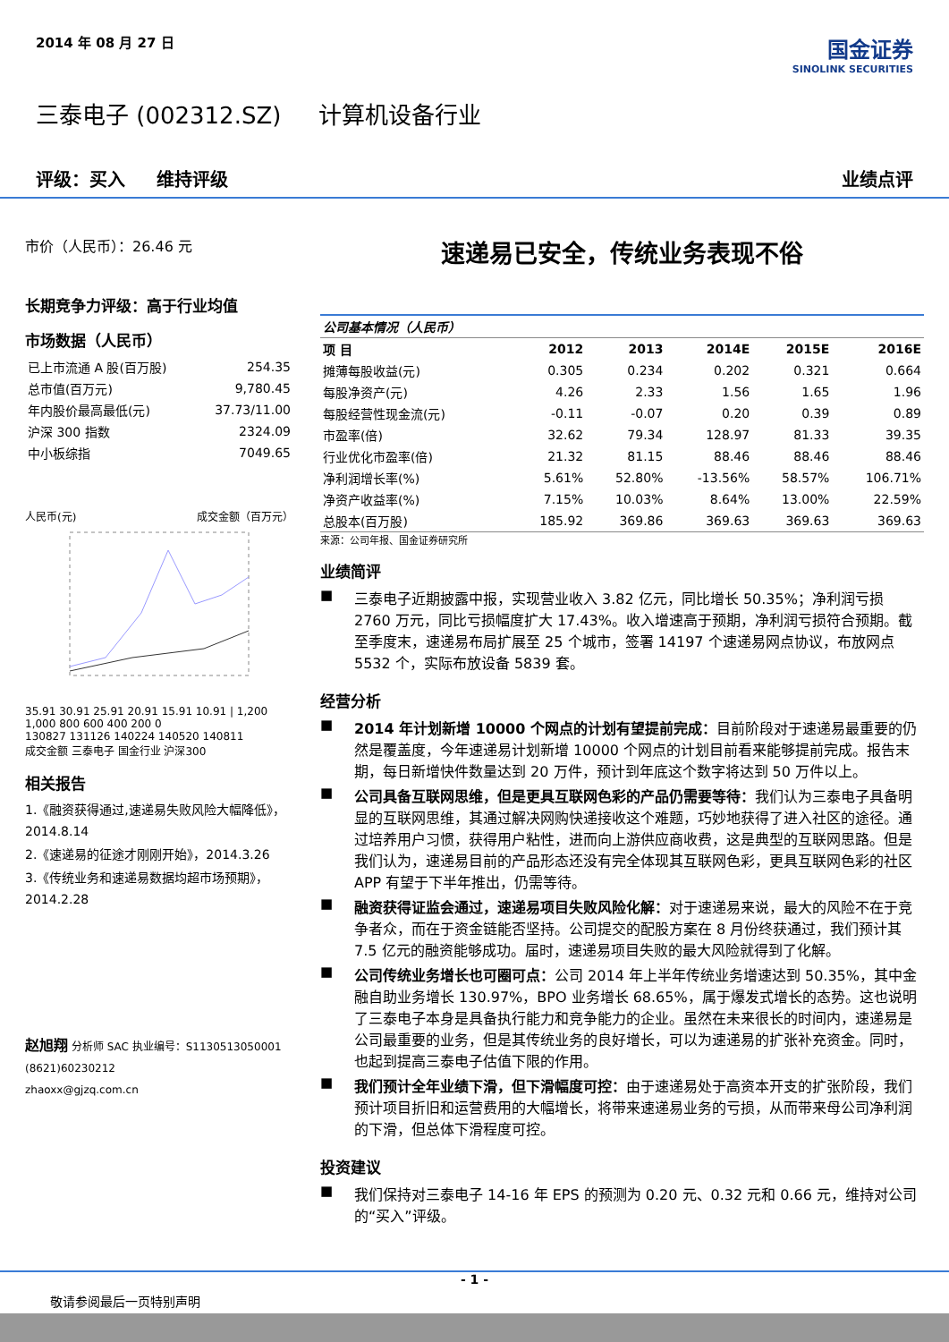2014 年 08 月 27 日
国金证券
SINOLINK SECURITIES
三泰电子 (002312.SZ) 计算机设备行业
评级：买入 维持评级 业绩点评
市价（人民币）：26.46 元
长期竞争力评级：高于行业均值
市场数据（人民币）
| 已上市流通 A 股(百万股) | 254.35 |
| 总市值(百万元) | 9,780.45 |
| 年内股价最高最低(元) | 37.73/11.00 |
| 沪深 300 指数 | 2324.09 |
| 中小板综指 | 7049.65 |
人民币(元) 成交金额（百万元）
35.91 30.91 25.91 20.91 15.91 10.91 | 1,200 1,000 800 600 400 200 0
130827 131126 140224 140520 140811
成交金额 三泰电子 国金行业 沪深300
相关报告
1.《融资获得通过,速递易失败风险大幅降低》，2014.8.14
2.《速递易的征途才刚刚开始》，2014.3.26
3.《传统业务和速递易数据均超市场预期》，2014.2.28
赵旭翔 分析师 SAC 执业编号：S1130513050001
(8621)60230212
zhaoxx@gjzq.com.cn
速递易已安全，传统业务表现不俗
| 公司基本情况（人民币） | | | | | |
| 项 目 | 2012 | 2013 | 2014E | 2015E | 2016E |
| 摊薄每股收益(元) | 0.305 | 0.234 | 0.202 | 0.321 | 0.664 |
| 每股净资产(元) | 4.26 | 2.33 | 1.56 | 1.65 | 1.96 |
| 每股经营性现金流(元) | -0.11 | -0.07 | 0.20 | 0.39 | 0.89 |
| 市盈率(倍) | 32.62 | 79.34 | 128.97 | 81.33 | 39.35 |
| 行业优化市盈率(倍) | 21.32 | 81.15 | 88.46 | 88.46 | 88.46 |
| 净利润增长率(%) | 5.61% | 52.80% | -13.56% | 58.57% | 106.71% |
| 净资产收益率(%) | 7.15% | 10.03% | 8.64% | 13.00% | 22.59% |
| 总股本(百万股) | 185.92 | 369.86 | 369.63 | 369.63 | 369.63 |
来源：公司年报、国金证券研究所
业绩简评
■
三泰电子近期披露中报，实现营业收入 3.82 亿元，同比增长 50.35%；净利润亏损 2760 万元，同比亏损幅度扩大 17.43%。收入增速高于预期，净利润亏损符合预期。截至季度末，速递易布局扩展至 25 个城市，签署 14197 个速递易网点协议，布放网点 5532 个，实际布放设备 5839 套。
经营分析
■
2014 年计划新增 10000 个网点的计划有望提前完成：目前阶段对于速递易最重要的仍然是覆盖度，今年速递易计划新增 10000 个网点的计划目前看来能够提前完成。报告末期，每日新增快件数量达到 20 万件，预计到年底这个数字将达到 50 万件以上。
■
公司具备互联网思维，但是更具互联网色彩的产品仍需要等待：我们认为三泰电子具备明显的互联网思维，其通过解决网购快递接收这个难题，巧妙地获得了进入社区的途径。通过培养用户习惯，获得用户粘性，进而向上游供应商收费，这是典型的互联网思路。但是我们认为，速递易目前的产品形态还没有完全体现其互联网色彩，更具互联网色彩的社区 APP 有望于下半年推出，仍需等待。
■
融资获得证监会通过，速递易项目失败风险化解：对于速递易来说，最大的风险不在于竞争者众，而在于资金链能否坚持。公司提交的配股方案在 8 月份终获通过，我们预计其 7.5 亿元的融资能够成功。届时，速递易项目失败的最大风险就得到了化解。
■
公司传统业务增长也可圈可点：公司 2014 年上半年传统业务增速达到 50.35%，其中金融自助业务增长 130.97%，BPO 业务增长 68.65%，属于爆发式增长的态势。这也说明了三泰电子本身是具备执行能力和竞争能力的企业。虽然在未来很长的时间内，速递易是公司最重要的业务，但是其传统业务的良好增长，可以为速递易的扩张补充资金。同时，也起到提高三泰电子估值下限的作用。
■
我们预计全年业绩下滑，但下滑幅度可控：由于速递易处于高资本开支的扩张阶段，我们预计项目折旧和运营费用的大幅增长，将带来速递易业务的亏损，从而带来母公司净利润的下滑，但总体下滑程度可控。
投资建议
■
我们保持对三泰电子 14-16 年 EPS 的预测为 0.20 元、0.32 元和 0.66 元，维持对公司的“买入”评级。
- 1 -
敬请参阅最后一页特别声明